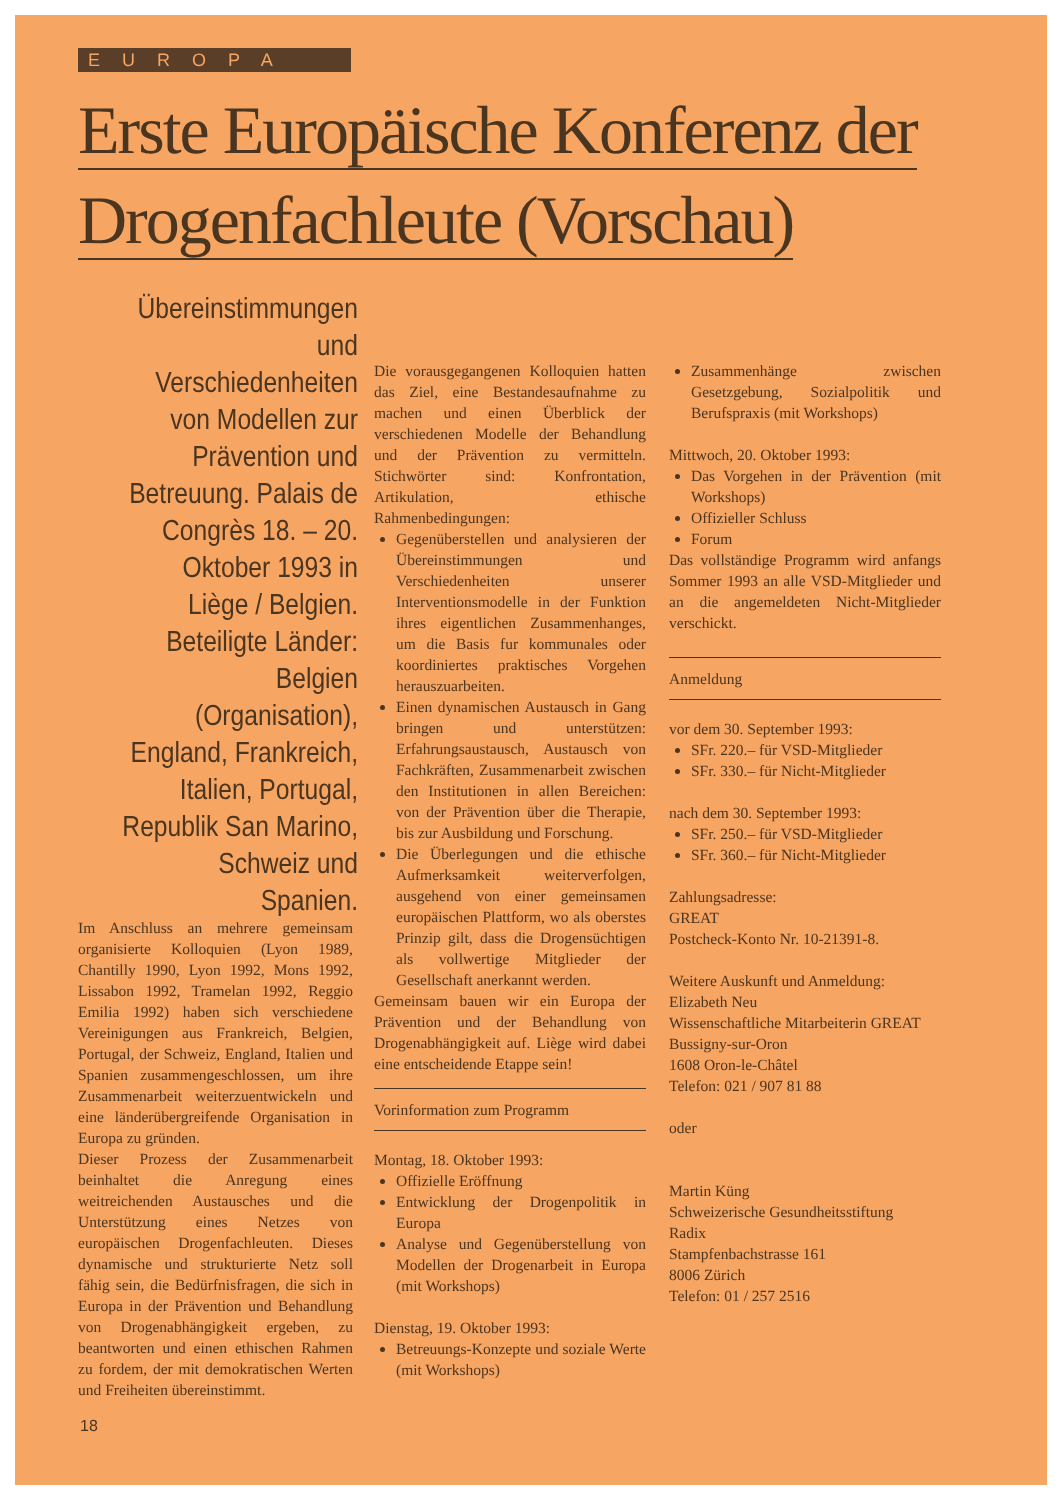EUROPA
Erste Europäische Konferenz der
Drogenfachleute (Vorschau)
Übereinstimmungen und Verschiedenheiten von Modellen zur Prävention und Betreuung. Palais de Congrès 18. – 20. Oktober 1993 in Liège / Belgien. Beteiligte Länder: Belgien (Organisation), England, Frankreich, Italien, Portugal, Republik San Marino, Schweiz und Spanien.
Im Anschluss an mehrere gemeinsam organisierte Kolloquien (Lyon 1989, Chantilly 1990, Lyon 1992, Mons 1992, Lissabon 1992, Tramelan 1992, Reggio Emilia 1992) haben sich verschiedene Vereinigungen aus Frankreich, Belgien, Portugal, der Schweiz, England, Italien und Spanien zusammengeschlossen, um ihre Zusammenarbeit weiterzuentwickeln und eine länderübergreifende Organisation in Europa zu gründen.
Dieser Prozess der Zusammenarbeit beinhaltet die Anregung eines weitreichenden Austausches und die Unterstützung eines Netzes von europäischen Drogenfachleuten. Dieses dynamische und strukturierte Netz soll fähig sein, die Bedürfnisfragen, die sich in Europa in der Prävention und Behandlung von Drogenabhängigkeit ergeben, zu beantworten und einen ethischen Rahmen zu fordem, der mit demokratischen Werten und Freiheiten übereinstimmt.
Die vorausgegangenen Kolloquien hatten das Ziel, eine Bestandesaufnahme zu machen und einen Überblick der verschiedenen Modelle der Behandlung und der Prävention zu vermitteln. Stichwörter sind: Konfrontation, Artikulation, ethische Rahmenbedingungen:
Gegenüberstellen und analysieren der Übereinstimmungen und Verschiedenheiten unserer Interventionsmodelle in der Funktion ihres eigentlichen Zusammenhanges, um die Basis fur kommunales oder koordiniertes praktisches Vorgehen herauszuarbeiten.
Einen dynamischen Austausch in Gang bringen und unterstützen: Erfahrungsaustausch, Austausch von Fachkräften, Zusammenarbeit zwischen den Institutionen in allen Bereichen: von der Prävention über die Therapie, bis zur Ausbildung und Forschung.
Die Überlegungen und die ethische Aufmerksamkeit weiterverfolgen, ausgehend von einer gemeinsamen europäischen Plattform, wo als oberstes Prinzip gilt, dass die Drogensüchtigen als vollwertige Mitglieder der Gesellschaft anerkannt werden.
Gemeinsam bauen wir ein Europa der Prävention und der Behandlung von Drogenabhängigkeit auf. Liège wird dabei eine entscheidende Etappe sein!
Vorinformation zum Programm
Montag, 18. Oktober 1993:
Offizielle Eröffnung
Entwicklung der Drogenpolitik in Europa
Analyse und Gegenüberstellung von Modellen der Drogenarbeit in Europa (mit Workshops)
Dienstag, 19. Oktober 1993:
Betreuungs-Konzepte und soziale Werte (mit Workshops)
Zusammenhänge zwischen Gesetzgebung, Sozialpolitik und Berufspraxis (mit Workshops)
Mittwoch, 20. Oktober 1993:
Das Vorgehen in der Prävention (mit Workshops)
Offizieller Schluss
Forum
Das vollständige Programm wird anfangs Sommer 1993 an alle VSD-Mitglieder und an die angemeldeten Nicht-Mitglieder verschickt.
Anmeldung
vor dem 30. September 1993:
SFr. 220.– für VSD-Mitglieder
SFr. 330.– für Nicht-Mitglieder
nach dem 30. September 1993:
SFr. 250.– für VSD-Mitglieder
SFr. 360.– für Nicht-Mitglieder
Zahlungsadresse:
GREAT
Postcheck-Konto Nr. 10-21391-8.
Weitere Auskunft und Anmeldung:
Elizabeth Neu
Wissenschaftliche Mitarbeiterin GREAT
Bussigny-sur-Oron
1608 Oron-le-Châtel
Telefon: 021 / 907 81 88
oder
Martin Küng
Schweizerische Gesundheitsstiftung
Radix
Stampfenbachstrasse 161
8006 Zürich
Telefon: 01 / 257 2516
18